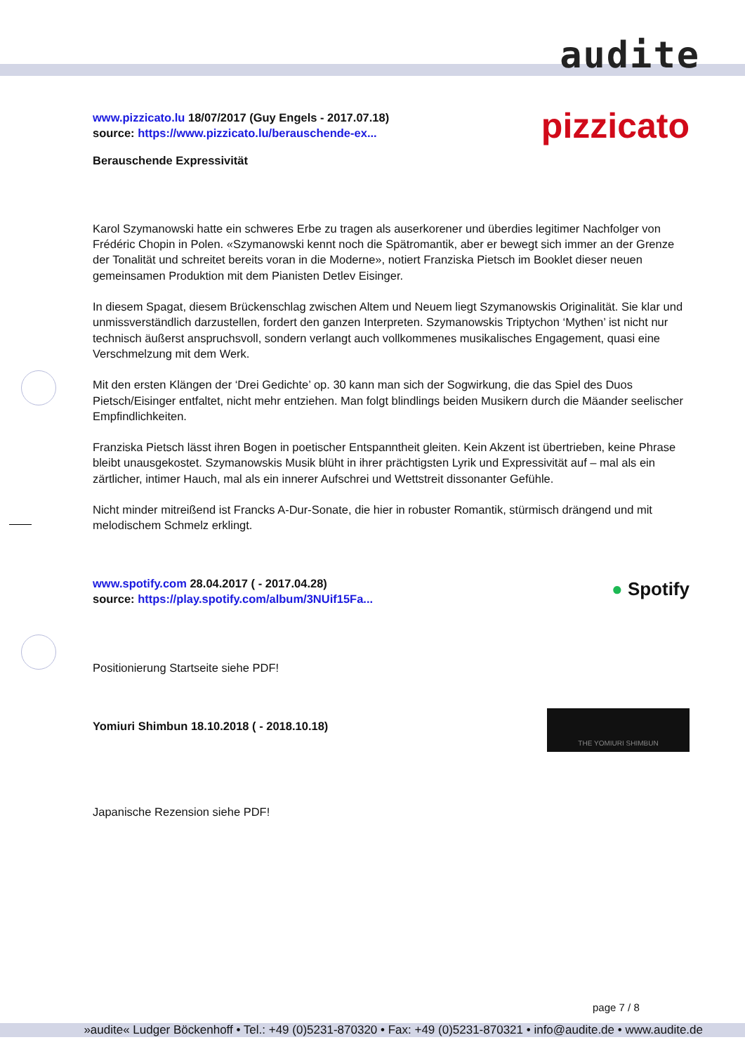audite
pizzicato
www.pizzicato.lu 18/07/2017 (Guy Engels - 2017.07.18)
source: https://www.pizzicato.lu/berauschende-ex...
Berauschende Expressivität
Karol Szymanowski hatte ein schweres Erbe zu tragen als auserkorener und überdies legitimer Nachfolger von Frédéric Chopin in Polen. «Szymanowski kennt noch die Spätromantik, aber er bewegt sich immer an der Grenze der Tonalität und schreitet bereits voran in die Moderne», notiert Franziska Pietsch im Booklet dieser neuen gemeinsamen Produktion mit dem Pianisten Detlev Eisinger.
In diesem Spagat, diesem Brückenschlag zwischen Altem und Neuem liegt Szymanowskis Originalität. Sie klar und unmissverständlich darzustellen, fordert den ganzen Interpreten. Szymanowskis Triptychon ‘Mythen’ ist nicht nur technisch äußerst anspruchsvoll, sondern verlangt auch vollkommenes musikalisches Engagement, quasi eine Verschmelzung mit dem Werk.
Mit den ersten Klängen der ‘Drei Gedichte’ op. 30 kann man sich der Sogwirkung, die das Spiel des Duos Pietsch/Eisinger entfaltet, nicht mehr entziehen. Man folgt blindlings beiden Musikern durch die Mäander seelischer Empfindlichkeiten.
Franziska Pietsch lässt ihren Bogen in poetischer Entspanntheit gleiten. Kein Akzent ist übertrieben, keine Phrase bleibt unausgekostet. Szymanowskis Musik blüht in ihrer prächtigsten Lyrik und Expressivität auf – mal als ein zärtlicher, intimer Hauch, mal als ein innerer Aufschrei und Wettstreit dissonanter Gefühle.
Nicht minder mitreißend ist Francks A-Dur-Sonate, die hier in robuster Romantik, stürmisch drängend und mit melodischem Schmelz erklingt.
● Spotify
www.spotify.com 28.04.2017 ( - 2017.04.28)
source: https://play.spotify.com/album/3NUif15Fa...
Positionierung Startseite siehe PDF!
THE YOMIURI SHIMBUN
Yomiuri Shimbun 18.10.2018 ( - 2018.10.18)
Japanische Rezension siehe PDF!
page 7 / 8
»audite« Ludger Böckenhoff • Tel.: +49 (0)5231-870320 • Fax: +49 (0)5231-870321 • info@audite.de • www.audite.de